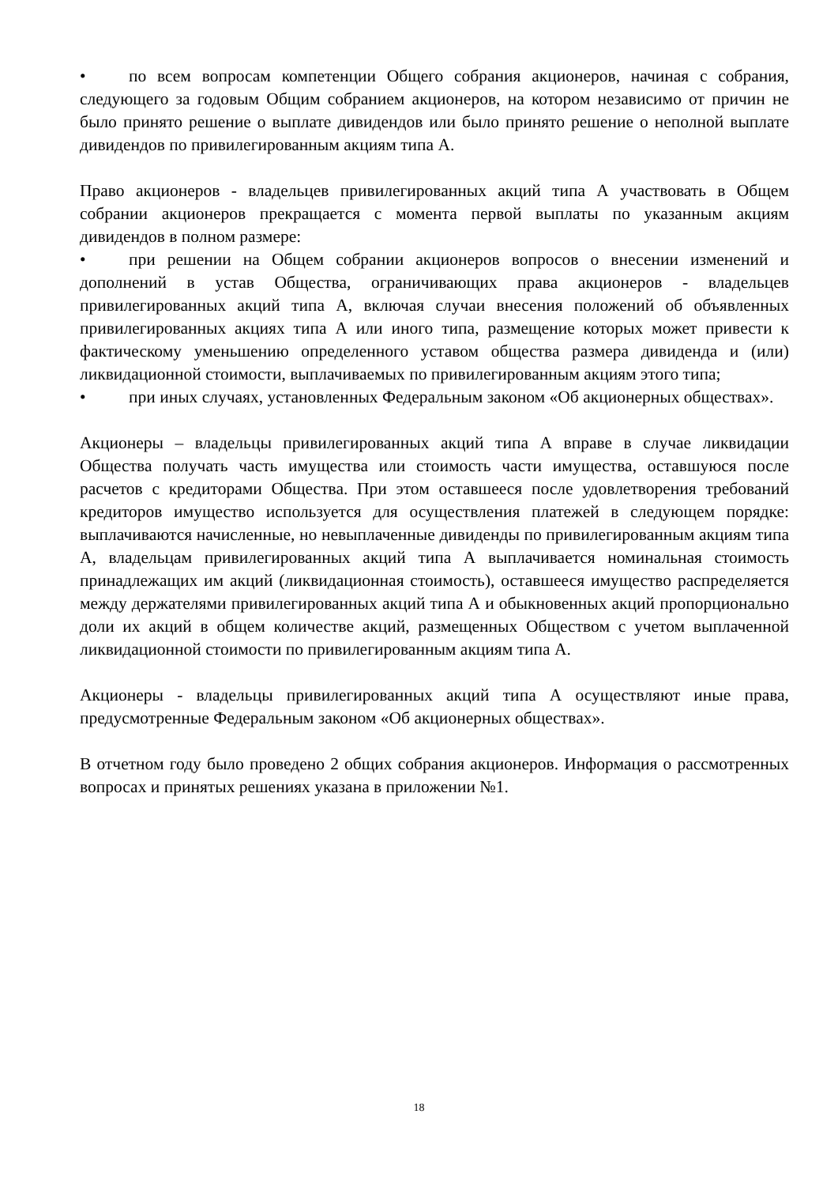• по всем вопросам компетенции Общего собрания акционеров, начиная с собрания, следующего за годовым Общим собранием акционеров, на котором независимо от причин не было принято решение о выплате дивидендов или было принято решение о неполной выплате дивидендов по привилегированным акциям типа А.
Право акционеров - владельцев привилегированных акций типа А участвовать в Общем собрании акционеров прекращается с момента первой выплаты по указанным акциям дивидендов в полном размере:
• при решении на Общем собрании акционеров вопросов о внесении изменений и дополнений в устав Общества, ограничивающих права акционеров - владельцев привилегированных акций типа А, включая случаи внесения положений об объявленных привилегированных акциях типа А или иного типа, размещение которых может привести к фактическому уменьшению определенного уставом общества размера дивиденда и (или) ликвидационной стоимости, выплачиваемых по привилегированным акциям этого типа;
• при иных случаях, установленных Федеральным законом «Об акционерных обществах».
Акционеры – владельцы привилегированных акций типа А вправе в случае ликвидации Общества получать часть имущества или стоимость части имущества, оставшуюся после расчетов с кредиторами Общества. При этом оставшееся после удовлетворения требований кредиторов имущество используется для осуществления платежей в следующем порядке: выплачиваются начисленные, но невыплаченные дивиденды по привилегированным акциям типа А, владельцам привилегированных акций типа А выплачивается номинальная стоимость принадлежащих им акций (ликвидационная стоимость), оставшееся имущество распределяется между держателями привилегированных акций типа А и обыкновенных акций пропорционально доли их акций в общем количестве акций, размещенных Обществом с учетом выплаченной ликвидационной стоимости по привилегированным акциям типа А.
Акционеры - владельцы привилегированных акций типа А осуществляют иные права, предусмотренные Федеральным законом «Об акционерных обществах».
В отчетном году было проведено 2 общих собрания акционеров. Информация о рассмотренных вопросах и принятых решениях указана в приложении №1.
18